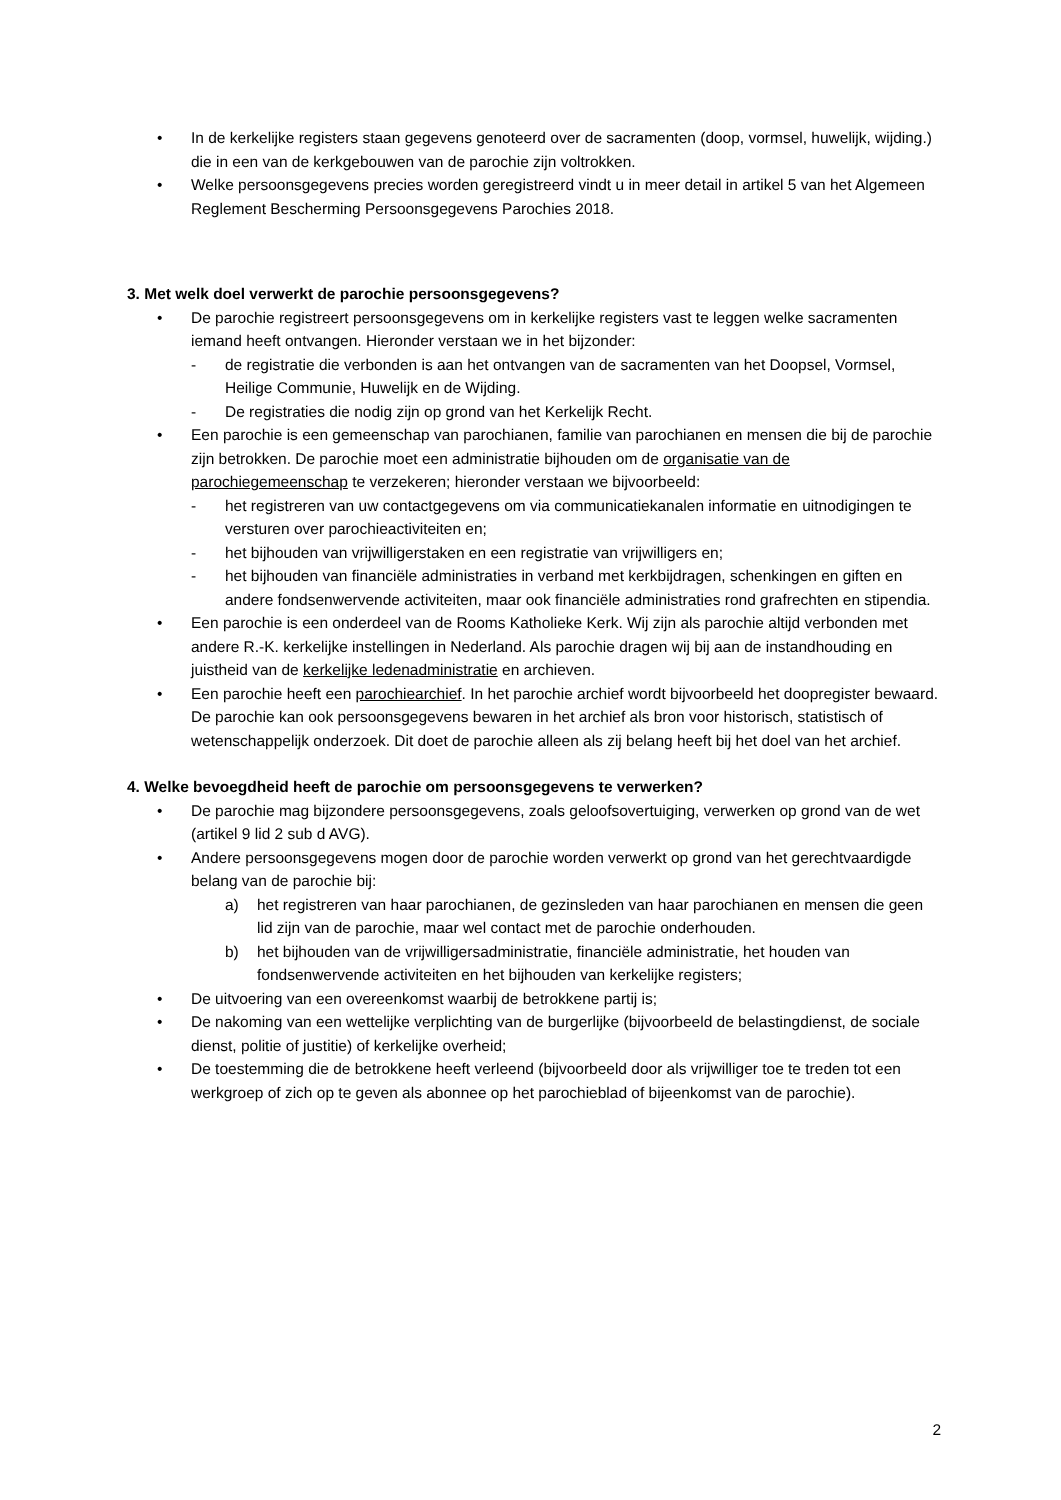• In de kerkelijke registers staan gegevens genoteerd over de sacramenten (doop, vormsel, huwelijk, wijding.) die in een van de kerkgebouwen van de parochie zijn voltrokken.
• Welke persoonsgegevens precies worden geregistreerd vindt u in meer detail in artikel 5 van het Algemeen Reglement Bescherming Persoonsgegevens Parochies 2018.
3. Met welk doel verwerkt de parochie persoonsgegevens?
• De parochie registreert persoonsgegevens om in kerkelijke registers vast te leggen welke sacramenten iemand heeft ontvangen. Hieronder verstaan we in het bijzonder:
- de registratie die verbonden is aan het ontvangen van de sacramenten van het Doopsel, Vormsel, Heilige Communie, Huwelijk en de Wijding.
- De registraties die nodig zijn op grond van het Kerkelijk Recht.
• Een parochie is een gemeenschap van parochianen, familie van parochianen en mensen die bij de parochie zijn betrokken. De parochie moet een administratie bijhouden om de organisatie van de parochiegemeenschap te verzekeren; hieronder verstaan we bijvoorbeeld:
- het registreren van uw contactgegevens om via communicatiekanalen informatie en uitnodigingen te versturen over parochieactiviteiten en;
- het bijhouden van vrijwilligerstaken en een registratie van vrijwilligers en;
- het bijhouden van financiële administraties in verband met kerkbijdragen, schenkingen en giften en andere fondsenwervende activiteiten, maar ook financiële administraties rond grafrechten en stipendia.
• Een parochie is een onderdeel van de Rooms Katholieke Kerk. Wij zijn als parochie altijd verbonden met andere R.-K. kerkelijke instellingen in Nederland. Als parochie dragen wij bij aan de instandhouding en juistheid van de kerkelijke ledenadministratie en archieven.
• Een parochie heeft een parochiearchief. In het parochie archief wordt bijvoorbeeld het doopregister bewaard. De parochie kan ook persoonsgegevens bewaren in het archief als bron voor historisch, statistisch of wetenschappelijk onderzoek. Dit doet de parochie alleen als zij belang heeft bij het doel van het archief.
4. Welke bevoegdheid heeft de parochie om persoonsgegevens te verwerken?
• De parochie mag bijzondere persoonsgegevens, zoals geloofsovertuiging, verwerken op grond van de wet (artikel 9 lid 2 sub d AVG).
• Andere persoonsgegevens mogen door de parochie worden verwerkt op grond van het gerechtvaardigde belang van de parochie bij:
a) het registreren van haar parochianen, de gezinsleden van haar parochianen en mensen die geen lid zijn van de parochie, maar wel contact met de parochie onderhouden.
b) het bijhouden van de vrijwilligersadministratie, financiële administratie, het houden van fondsenwervende activiteiten en het bijhouden van kerkelijke registers;
• De uitvoering van een overeenkomst waarbij de betrokkene partij is;
• De nakoming van een wettelijke verplichting van de burgerlijke (bijvoorbeeld de belastingdienst, de sociale dienst, politie of justitie) of kerkelijke overheid;
• De toestemming die de betrokkene heeft verleend (bijvoorbeeld door als vrijwilliger toe te treden tot een werkgroep of zich op te geven als abonnee op het parochieblad of bijeenkomst van de parochie).
2